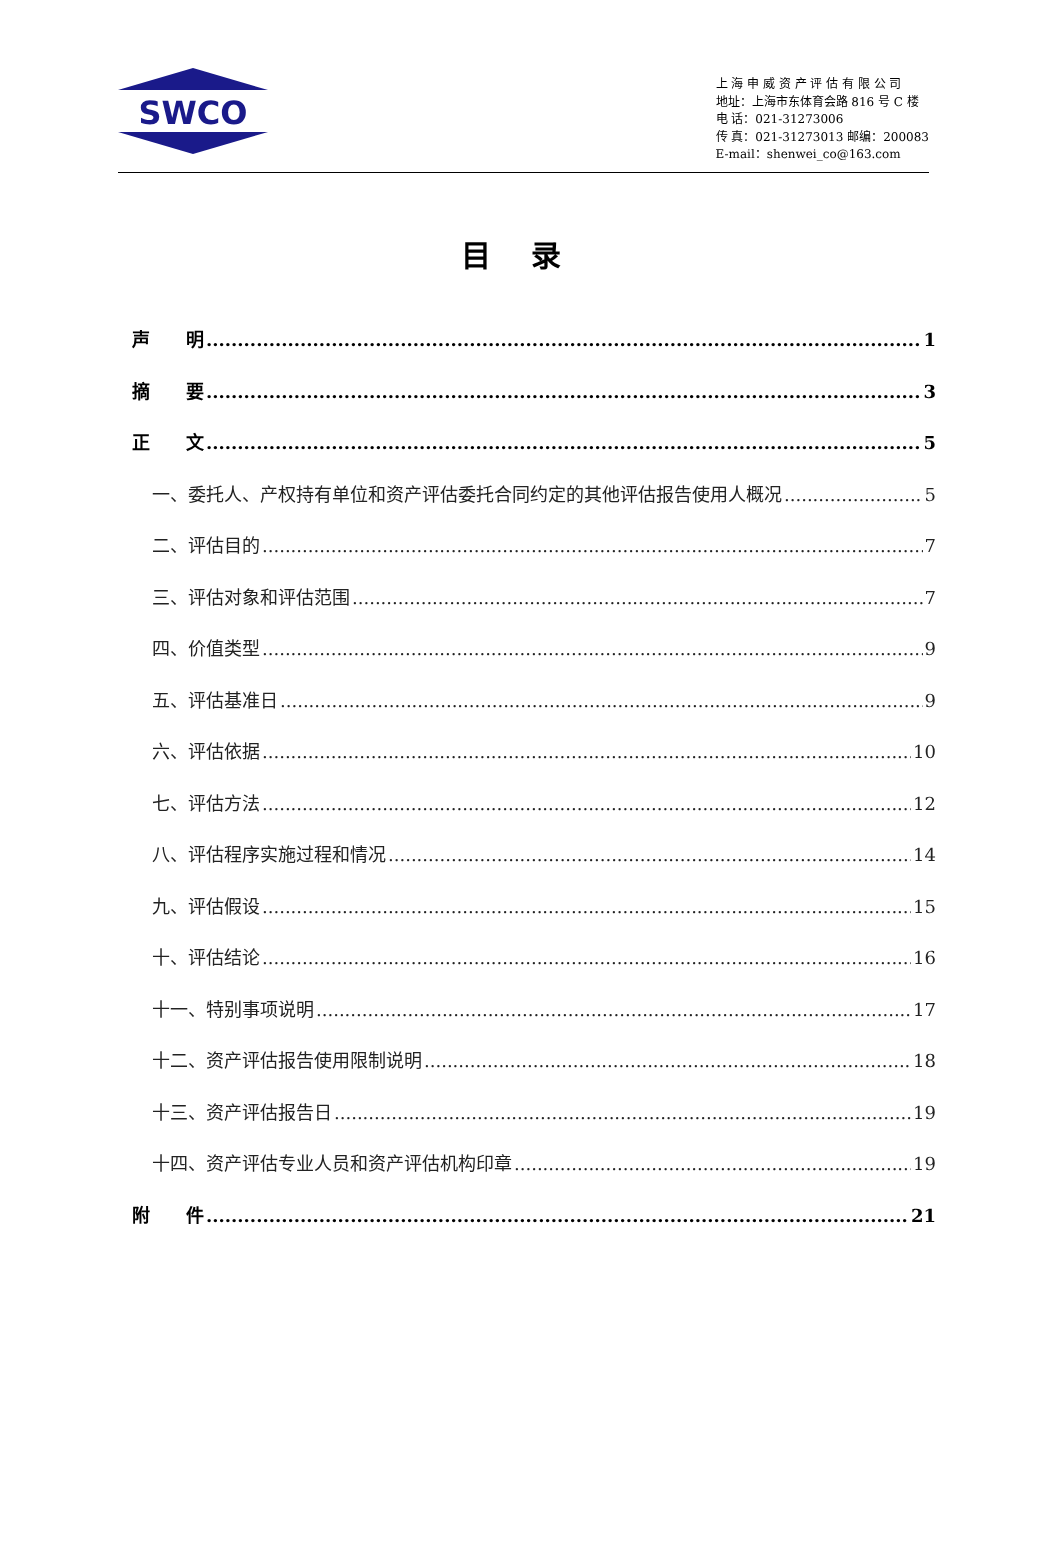SWCO
上 海 申 威 资 产 评 估 有 限 公 司
地址：上海市东体育会路 816 号 C 楼
电 话：021-31273006
传 真：021-31273013 邮编：200083
E-mail：shenwei_co@163.com
目录
声　　明 1
摘　　要 3
正　　文 5
一、委托人、产权持有单位和资产评估委托合同约定的其他评估报告使用人概况 5
二、评估目的 7
三、评估对象和评估范围 7
四、价值类型 9
五、评估基准日 9
六、评估依据 10
七、评估方法 12
八、评估程序实施过程和情况 14
九、评估假设 15
十、评估结论 16
十一、特别事项说明 17
十二、资产评估报告使用限制说明 18
十三、资产评估报告日 19
十四、资产评估专业人员和资产评估机构印章 19
附　　件 21